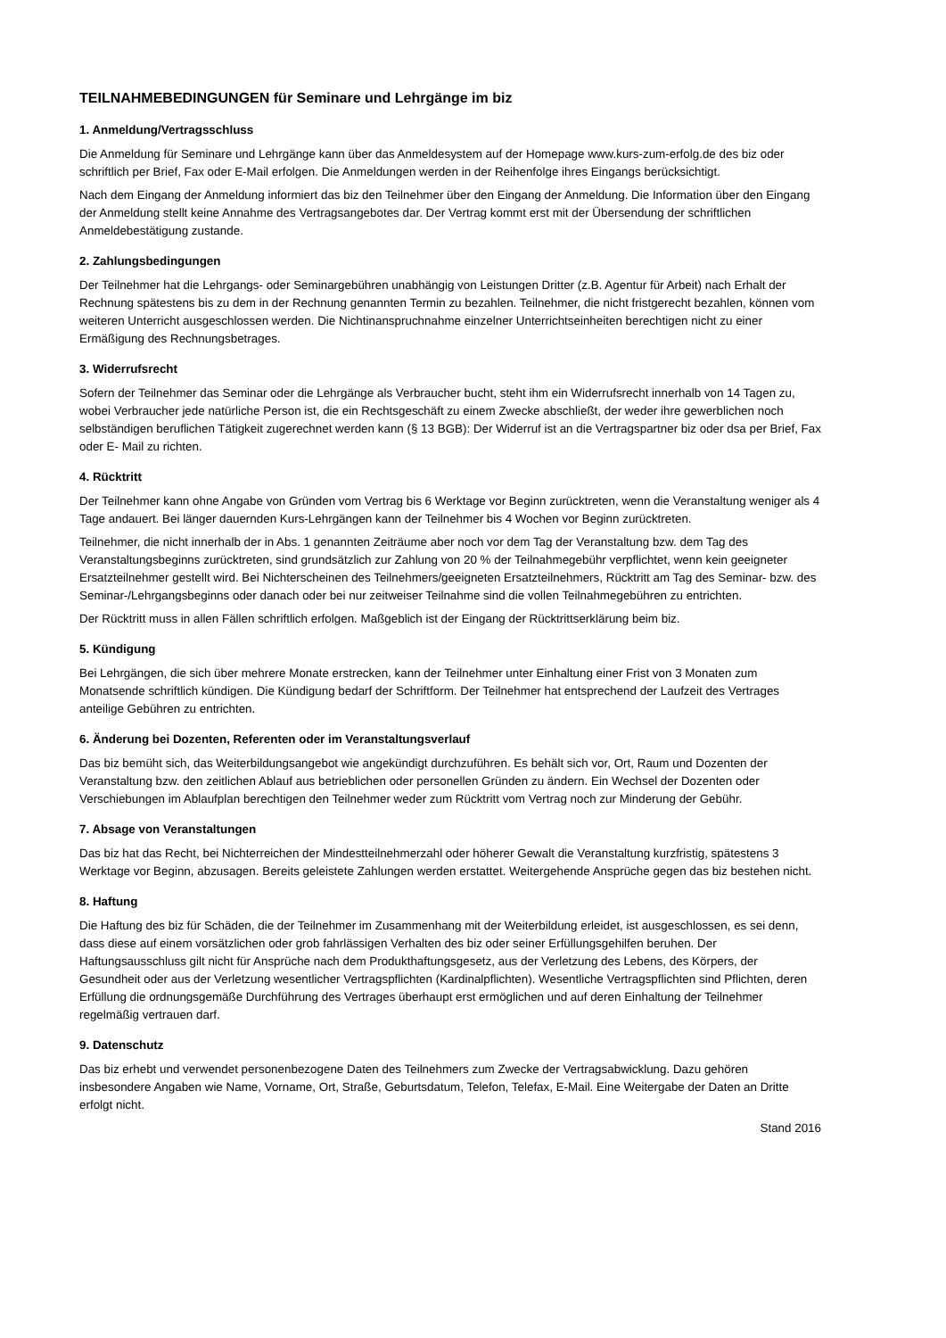TEILNAHMEBEDINGUNGEN für Seminare und Lehrgänge im biz
1. Anmeldung/Vertragsschluss
Die Anmeldung für Seminare und Lehrgänge kann über das Anmeldesystem auf der Homepage www.kurs-zum-erfolg.de des biz oder schriftlich per Brief, Fax oder E-Mail erfolgen. Die Anmeldungen werden in der Reihenfolge ihres Eingangs berücksichtigt.
Nach dem Eingang der Anmeldung informiert das biz den Teilnehmer über den Eingang der Anmeldung. Die Information über den Eingang der Anmeldung stellt keine Annahme des Vertragsangebotes dar. Der Vertrag kommt erst mit der Übersendung der schriftlichen Anmeldebestätigung zustande.
2. Zahlungsbedingungen
Der Teilnehmer hat die Lehrgangs- oder Seminargebühren unabhängig von Leistungen Dritter (z.B. Agentur für Arbeit) nach Erhalt der Rechnung spätestens bis zu dem in der Rechnung genannten Termin zu bezahlen. Teilnehmer, die nicht fristgerecht bezahlen, können vom weiteren Unterricht ausgeschlossen werden. Die Nichtinanspruchnahme einzelner Unterrichtseinheiten berechtigen nicht zu einer Ermäßigung des Rechnungsbetrages.
3. Widerrufsrecht
Sofern der Teilnehmer das Seminar oder die Lehrgänge als Verbraucher bucht, steht ihm ein Widerrufsrecht innerhalb von 14 Tagen zu, wobei Verbraucher jede natürliche Person ist, die ein Rechtsgeschäft zu einem Zwecke abschließt, der weder ihre gewerblichen noch selbständigen beruflichen Tätigkeit zugerechnet werden kann (§ 13 BGB): Der Widerruf ist an die Vertragspartner biz oder dsa per Brief, Fax oder E- Mail zu richten.
4. Rücktritt
Der Teilnehmer kann ohne Angabe von Gründen vom Vertrag bis 6 Werktage vor Beginn zurücktreten, wenn die Veranstaltung weniger als 4 Tage andauert. Bei länger dauernden Kurs-Lehrgängen kann der Teilnehmer bis 4 Wochen vor Beginn zurücktreten.
Teilnehmer, die nicht innerhalb der in Abs. 1 genannten Zeiträume aber noch vor dem Tag der Veranstaltung bzw. dem Tag des Veranstaltungsbeginns zurücktreten, sind grundsätzlich zur Zahlung von 20 % der Teilnahmegebühr verpflichtet, wenn kein geeigneter Ersatzteilnehmer gestellt wird. Bei Nichterscheinen des Teilnehmers/geeigneten Ersatzteilnehmers, Rücktritt am Tag des Seminar- bzw. des Seminar-/Lehrgangsbeginns oder danach oder bei nur zeitweiser Teilnahme sind die vollen Teilnahmegebühren zu entrichten.
Der Rücktritt muss in allen Fällen schriftlich erfolgen. Maßgeblich ist der Eingang der Rücktrittserklärung beim biz.
5. Kündigung
Bei Lehrgängen, die sich über mehrere Monate erstrecken, kann der Teilnehmer unter Einhaltung einer Frist von 3 Monaten zum Monatsende schriftlich kündigen. Die Kündigung bedarf der Schriftform. Der Teilnehmer hat entsprechend der Laufzeit des Vertrages anteilige Gebühren zu entrichten.
6. Änderung bei Dozenten, Referenten oder im Veranstaltungsverlauf
Das biz bemüht sich, das Weiterbildungsangebot wie angekündigt durchzuführen. Es behält sich vor, Ort, Raum und Dozenten der Veranstaltung bzw. den zeitlichen Ablauf aus betrieblichen oder personellen Gründen zu ändern. Ein Wechsel der Dozenten oder Verschiebungen im Ablaufplan berechtigen den Teilnehmer weder zum Rücktritt vom Vertrag noch zur Minderung der Gebühr.
7. Absage von Veranstaltungen
Das biz hat das Recht, bei Nichterreichen der Mindestteilnehmerzahl oder höherer Gewalt die Veranstaltung kurzfristig, spätestens 3 Werktage vor Beginn, abzusagen. Bereits geleistete Zahlungen werden erstattet. Weitergehende Ansprüche gegen das biz bestehen nicht.
8. Haftung
Die Haftung des biz für Schäden, die der Teilnehmer im Zusammenhang mit der Weiterbildung erleidet, ist ausgeschlossen, es sei denn, dass diese auf einem vorsätzlichen oder grob fahrlässigen Verhalten des biz oder seiner Erfüllungsgehilfen beruhen. Der Haftungsausschluss gilt nicht für Ansprüche nach dem Produkthaftungsgesetz, aus der Verletzung des Lebens, des Körpers, der Gesundheit oder aus der Verletzung wesentlicher Vertragspflichten (Kardinalpflichten). Wesentliche Vertragspflichten sind Pflichten, deren Erfüllung die ordnungsgemäße Durchführung des Vertrages überhaupt erst ermöglichen und auf deren Einhaltung der Teilnehmer regelmäßig vertrauen darf.
9. Datenschutz
Das biz erhebt und verwendet personenbezogene Daten des Teilnehmers zum Zwecke der Vertragsabwicklung. Dazu gehören insbesondere Angaben wie Name, Vorname, Ort, Straße, Geburtsdatum, Telefon, Telefax, E-Mail. Eine Weitergabe der Daten an Dritte erfolgt nicht.
Stand 2016